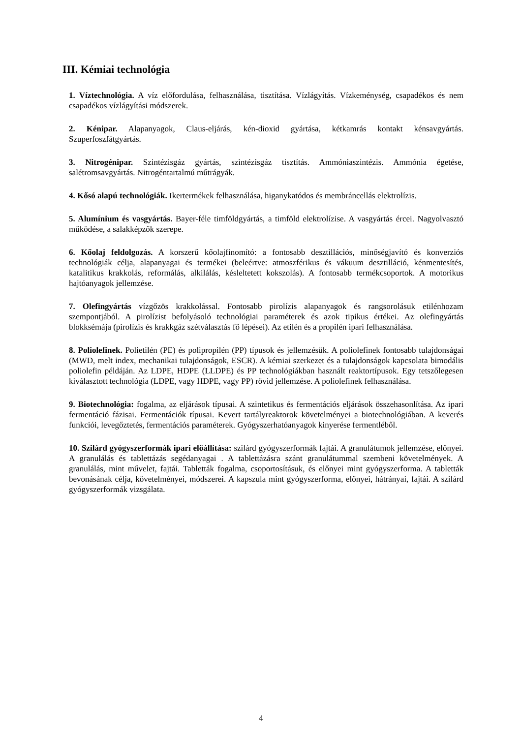III. Kémiai technológia
1. Víztechnológia. A víz előfordulása, felhasználása, tisztítása. Vízlágyítás. Vízkeménység, csapadékos és nem csapadékos vízlágyítási módszerek.
2. Kénipar. Alapanyagok, Claus-eljárás, kén-dioxid gyártása, kétkamrás kontakt kénsavgyártás. Szuperfoszfátgyártás.
3. Nitrogénipar. Szintézisgáz gyártás, szintézisgáz tisztítás. Ammóniaszintézis. Ammónia égetése, salétromsavgyártás. Nitrogéntartalmú műtrágyák.
4. Kősó alapú technológiák. Ikertermékek felhasználása, higanykatódos és membráncellás elektrolízis.
5. Alumínium és vasgyártás. Bayer-féle timföldgyártás, a timföld elektrolízise. A vasgyártás ércei. Nagyolvasztó működése, a salakképzők szerepe.
6. Kőolaj feldolgozás. A korszerű kőolajfinomító: a fontosabb desztillációs, minőségjavító és konverziós technológiák célja, alapanyagai és termékei (beleértve: atmoszférikus és vákuum desztilláció, kénmentesítés, katalitikus krakkolás, reformálás, alkilálás, késleltetett kokszolás). A fontosabb termékcsoportok. A motorikus hajtóanyagok jellemzése.
7. Olefingyártás vízgőzös krakkolással. Fontosabb pirolízis alapanyagok és rangsorolásuk etilénhozam szempontjából. A pirolízist befolyásoló technológiai paraméterek és azok tipikus értékei. Az olefingyártás blokksémája (pirolízis és krakkgáz szétválasztás fő lépései). Az etilén és a propilén ipari felhasználása.
8. Poliolefinek. Polietilén (PE) és polipropilén (PP) típusok és jellemzésük. A poliolefinek fontosabb tulajdonságai (MWD, melt index, mechanikai tulajdonságok, ESCR). A kémiai szerkezet és a tulajdonságok kapcsolata bimodális poliolefin példáján. Az LDPE, HDPE (LLDPE) és PP technológiákban használt reaktortípusok. Egy tetszőlegesen kiválasztott technológia (LDPE, vagy HDPE, vagy PP) rövid jellemzése. A poliolefinek felhasználása.
9. Biotechnológia: fogalma, az eljárások típusai. A szintetikus és fermentációs eljárások összehasonlítása. Az ipari fermentáció fázisai. Fermentációk típusai. Kevert tartályreaktorok követelményei a biotechnológiában. A keverés funkciói, levegőztetés, fermentációs paraméterek. Gyógyszerhatóanyagok kinyerése fermentléből.
10. Szilárd gyógyszerformák ipari előállítása: szilárd gyógyszerformák fajtái. A granulátumok jellemzése, előnyei. A granulálás és tablettázás segédanyagai . A tablettázásra szánt granulátummal szembeni követelmények. A granulálás, mint művelet, fajtái. Tabletták fogalma, csoportosításuk, és előnyei mint gyógyszerforma. A tabletták bevonásának célja, követelményei, módszerei. A kapszula mint gyógyszerforma, előnyei, hátrányai, fajtái. A szilárd gyógyszerformák vizsgálata.
4